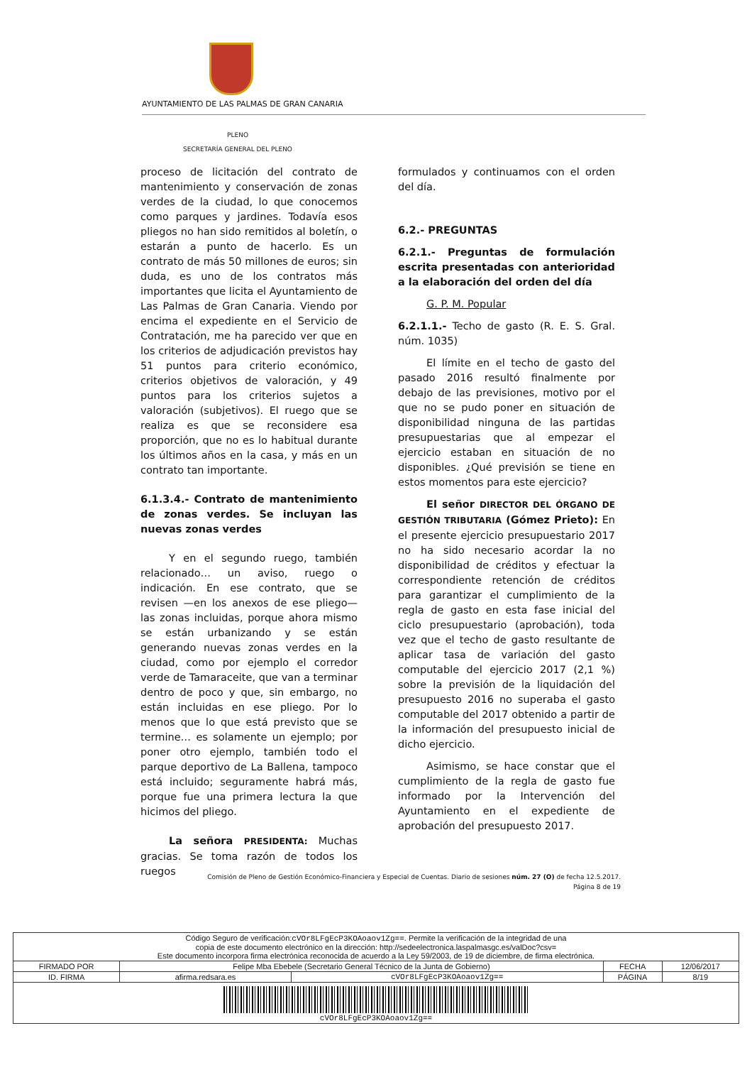AYUNTAMIENTO DE LAS PALMAS DE GRAN CANARIA
PLENO
SECRETARÍA GENERAL DEL PLENO
proceso de licitación del contrato de mantenimiento y conservación de zonas verdes de la ciudad, lo que conocemos como parques y jardines. Todavía esos pliegos no han sido remitidos al boletín, o estarán a punto de hacerlo. Es un contrato de más 50 millones de euros; sin duda, es uno de los contratos más importantes que licita el Ayuntamiento de Las Palmas de Gran Canaria. Viendo por encima el expediente en el Servicio de Contratación, me ha parecido ver que en los criterios de adjudicación previstos hay 51 puntos para criterio económico, criterios objetivos de valoración, y 49 puntos para los criterios sujetos a valoración (subjetivos). El ruego que se realiza es que se reconsidere esa proporción, que no es lo habitual durante los últimos años en la casa, y más en un contrato tan importante.
6.1.3.4.- Contrato de mantenimiento de zonas verdes. Se incluyan las nuevas zonas verdes
Y en el segundo ruego, también relacionado… un aviso, ruego o indicación. En ese contrato, que se revisen —en los anexos de ese pliego— las zonas incluidas, porque ahora mismo se están urbanizando y se están generando nuevas zonas verdes en la ciudad, como por ejemplo el corredor verde de Tamaraceite, que van a terminar dentro de poco y que, sin embargo, no están incluidas en ese pliego. Por lo menos que lo que está previsto que se termine… es solamente un ejemplo; por poner otro ejemplo, también todo el parque deportivo de La Ballena, tampoco está incluido; seguramente habrá más, porque fue una primera lectura la que hicimos del pliego.
La señora PRESIDENTA: Muchas gracias. Se toma razón de todos los ruegos
formulados y continuamos con el orden del día.
6.2.- PREGUNTAS
6.2.1.- Preguntas de formulación escrita presentadas con anterioridad a la elaboración del orden del día
G. P. M. Popular
6.2.1.1.- Techo de gasto (R. E. S. Gral. núm. 1035)
El límite en el techo de gasto del pasado 2016 resultó finalmente por debajo de las previsiones, motivo por el que no se pudo poner en situación de disponibilidad ninguna de las partidas presupuestarias que al empezar el ejercicio estaban en situación de no disponibles. ¿Qué previsión se tiene en estos momentos para este ejercicio?
El señor DIRECTOR DEL ÓRGANO DE GESTIÓN TRIBUTARIA (Gómez Prieto): En el presente ejercicio presupuestario 2017 no ha sido necesario acordar la no disponibilidad de créditos y efectuar la correspondiente retención de créditos para garantizar el cumplimiento de la regla de gasto en esta fase inicial del ciclo presupuestario (aprobación), toda vez que el techo de gasto resultante de aplicar tasa de variación del gasto computable del ejercicio 2017 (2,1 %) sobre la previsión de la liquidación del presupuesto 2016 no superaba el gasto computable del 2017 obtenido a partir de la información del presupuesto inicial de dicho ejercicio.
Asimismo, se hace constar que el cumplimiento de la regla de gasto fue informado por la Intervención del Ayuntamiento en el expediente de aprobación del presupuesto 2017.
Comisión de Pleno de Gestión Económico-Financiera y Especial de Cuentas. Diario de sesiones núm. 27 (O) de fecha 12.5.2017.
Página 8 de 19
| Código Seguro de verificación: cVOr8LFgEcP3KOAoaov1Zg== . Permite la verificación de la integridad de una copia de este documento electrónico en la dirección: http://sedeelectronica.laspalmasgc.es/valDoc?csv= Este documento incorpora firma electrónica reconocida de acuerdo a la Ley 59/2003, de 19 de diciembre, de firma electrónica. | | | | |
| FIRMADO POR | Felipe Mba Ebebele (Secretario General Técnico de la Junta de Gobierno) | | FECHA | 12/06/2017 |
| ID. FIRMA | afirma.redsara.es | cVOr8LFgEcP3KOAoaov1Zg== | PÁGINA | 8/19 |
| cVOr8LFgEcP3KOAoaov1Zg== | | | | |